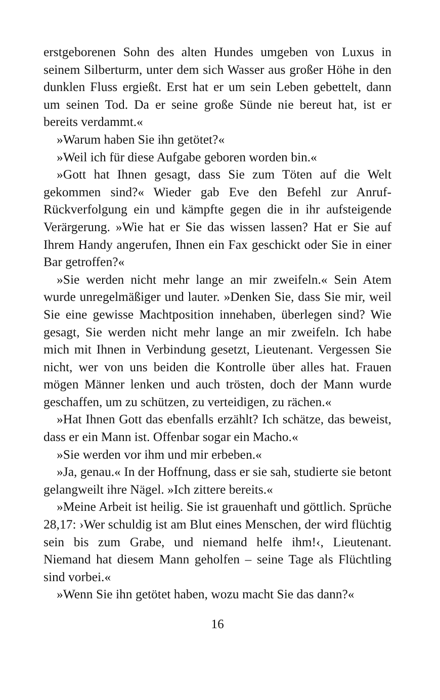erstgeborenen Sohn des alten Hundes umgeben von Luxus in seinem Silberturm, unter dem sich Wasser aus großer Höhe in den dunklen Fluss ergießt. Erst hat er um sein Leben gebettelt, dann um seinen Tod. Da er seine große Sünde nie bereut hat, ist er bereits verdammt.«
»Warum haben Sie ihn getötet?«
»Weil ich für diese Aufgabe geboren worden bin.«
»Gott hat Ihnen gesagt, dass Sie zum Töten auf die Welt gekommen sind?« Wieder gab Eve den Befehl zur Anruf-Rückverfolgung ein und kämpfte gegen die in ihr aufsteigende Verärgerung. »Wie hat er Sie das wissen lassen? Hat er Sie auf Ihrem Handy angerufen, Ihnen ein Fax geschickt oder Sie in einer Bar getroffen?«
»Sie werden nicht mehr lange an mir zweifeln.« Sein Atem wurde unregelmäßiger und lauter. »Denken Sie, dass Sie mir, weil Sie eine gewisse Machtposition innehaben, überlegen sind? Wie gesagt, Sie werden nicht mehr lange an mir zweifeln. Ich habe mich mit Ihnen in Verbindung gesetzt, Lieutenant. Vergessen Sie nicht, wer von uns beiden die Kontrolle über alles hat. Frauen mögen Männer lenken und auch trösten, doch der Mann wurde geschaffen, um zu schützen, zu verteidigen, zu rächen.«
»Hat Ihnen Gott das ebenfalls erzählt? Ich schätze, das beweist, dass er ein Mann ist. Offenbar sogar ein Macho.«
»Sie werden vor ihm und mir erbeben.«
»Ja, genau.« In der Hoffnung, dass er sie sah, studierte sie betont gelangweilt ihre Nägel. »Ich zittere bereits.«
»Meine Arbeit ist heilig. Sie ist grauenhaft und göttlich. Sprüche 28,17: ›Wer schuldig ist am Blut eines Menschen, der wird flüchtig sein bis zum Grabe, und niemand helfe ihm!‹, Lieutenant. Niemand hat diesem Mann geholfen – seine Tage als Flüchtling sind vorbei.«
»Wenn Sie ihn getötet haben, wozu macht Sie das dann?«
16